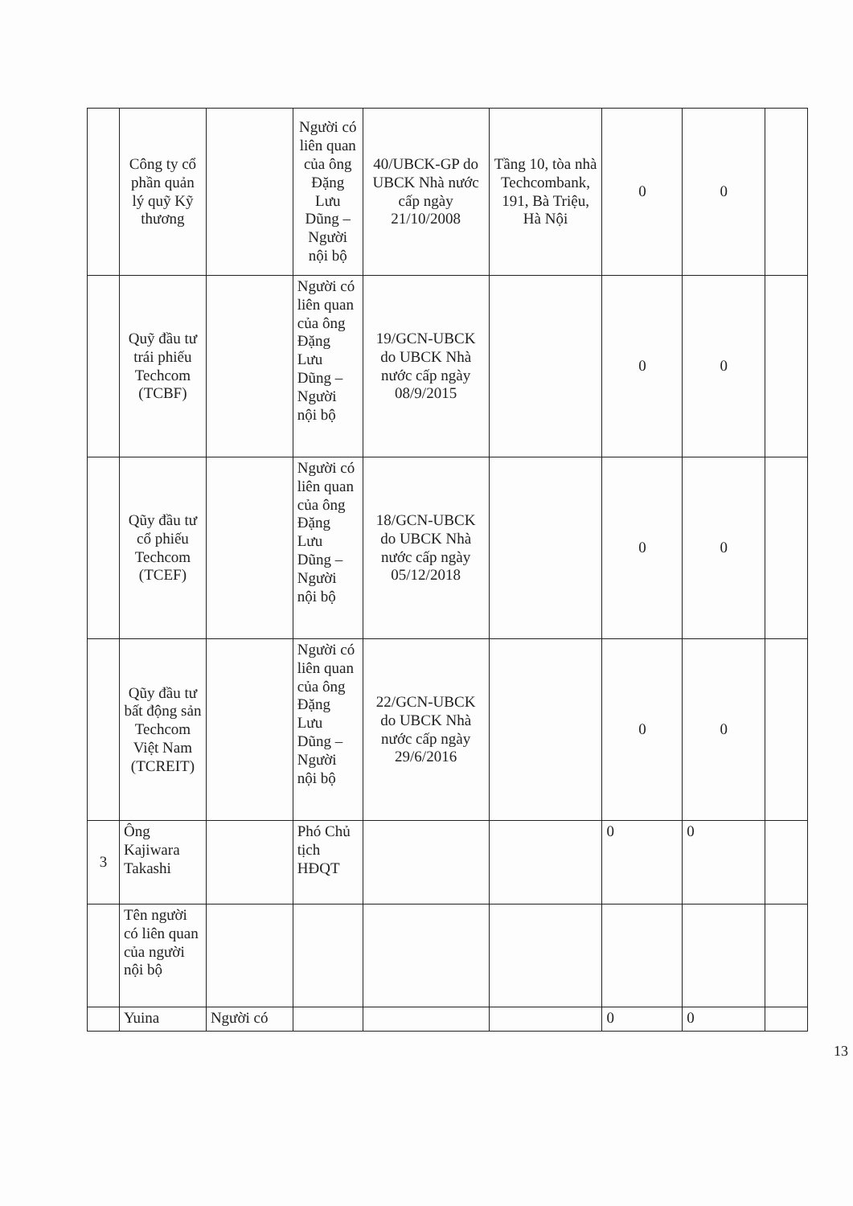| | Công ty cổ phần quản lý quỹ Kỹ thương | | Người có liên quan của ông Đặng Lưu Dũng – Người nội bộ | 40/UBCK-GP do UBCK Nhà nước cấp ngày 21/10/2008 | Tầng 10, tòa nhà Techcombank, 191, Bà Triệu, Hà Nội | 0 | 0 | |
| | Quỹ đầu tư trái phiếu Techcom (TCBF) | | Người có liên quan của ông Đặng Lưu Dũng – Người nội bộ | 19/GCN-UBCK do UBCK Nhà nước cấp ngày 08/9/2015 | | 0 | 0 | |
| | Qũy đầu tư cổ phiếu Techcom (TCEF) | | Người có liên quan của ông Đặng Lưu Dũng – Người nội bộ | 18/GCN-UBCK do UBCK Nhà nước cấp ngày 05/12/2018 | | 0 | 0 | |
| | Qũy đầu tư bất động sản Techcom Việt Nam (TCREIT) | | Người có liên quan của ông Đặng Lưu Dũng – Người nội bộ | 22/GCN-UBCK do UBCK Nhà nước cấp ngày 29/6/2016 | | 0 | 0 | |
| 3 | Ông Kajiwara Takashi | | Phó Chủ tịch HĐQT | | | 0 | 0 | |
| | Tên người có liên quan của người nội bộ | | | | | | | |
| | Yuina | Người có | | | | 0 | 0 | |
13